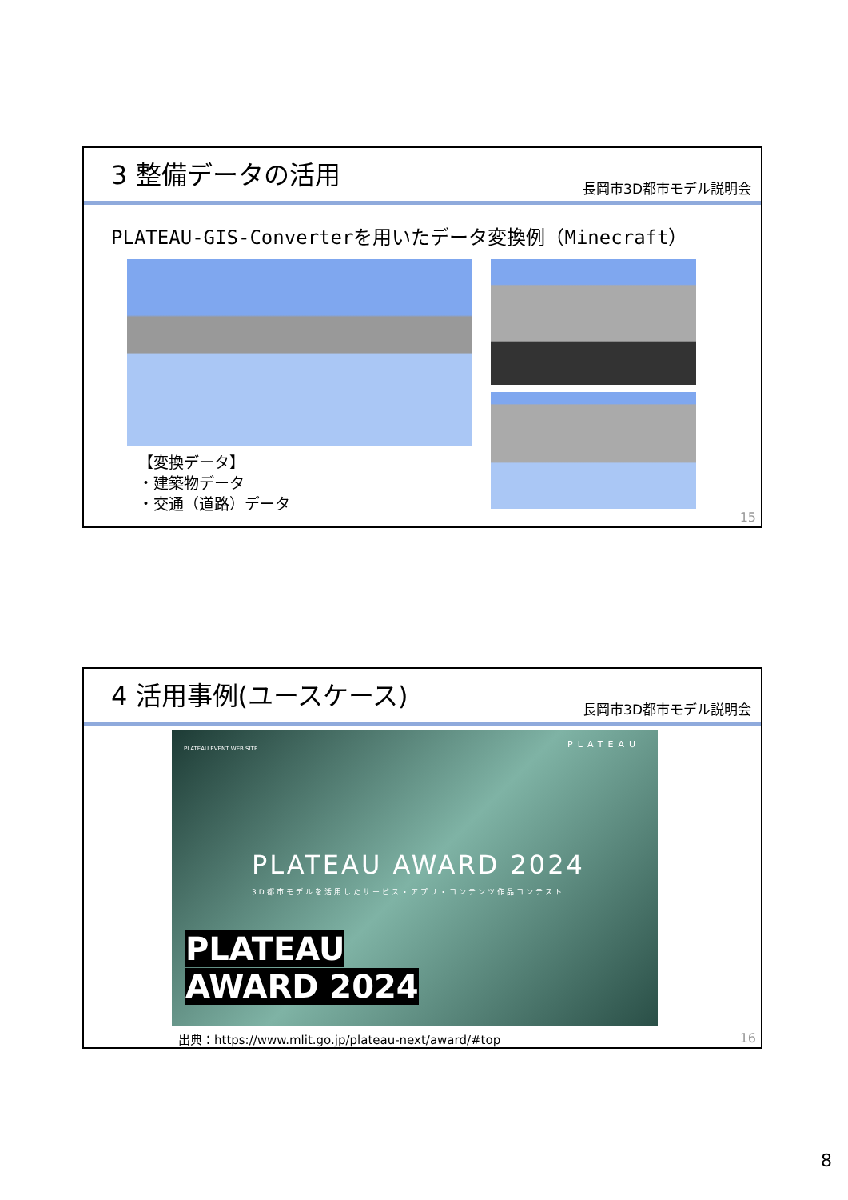3 整備データの活用
長岡市3D都市モデル説明会
PLATEAU-GIS-Converterを用いたデータ変換例（Minecraft）
【変換データ】
・建築物データ
・交通（道路）データ
15
4 活用事例(ユースケース)
長岡市3D都市モデル説明会
PLATEAU EVENT WEB SITE
PLATEAU
PLATEAU AWARD 2024
3D都市モデルを活用したサービス・アプリ・コンテンツ作品コンテスト
PLATEAU
AWARD 2024
出典：https://www.mlit.go.jp/plateau-next/award/#top
16
8